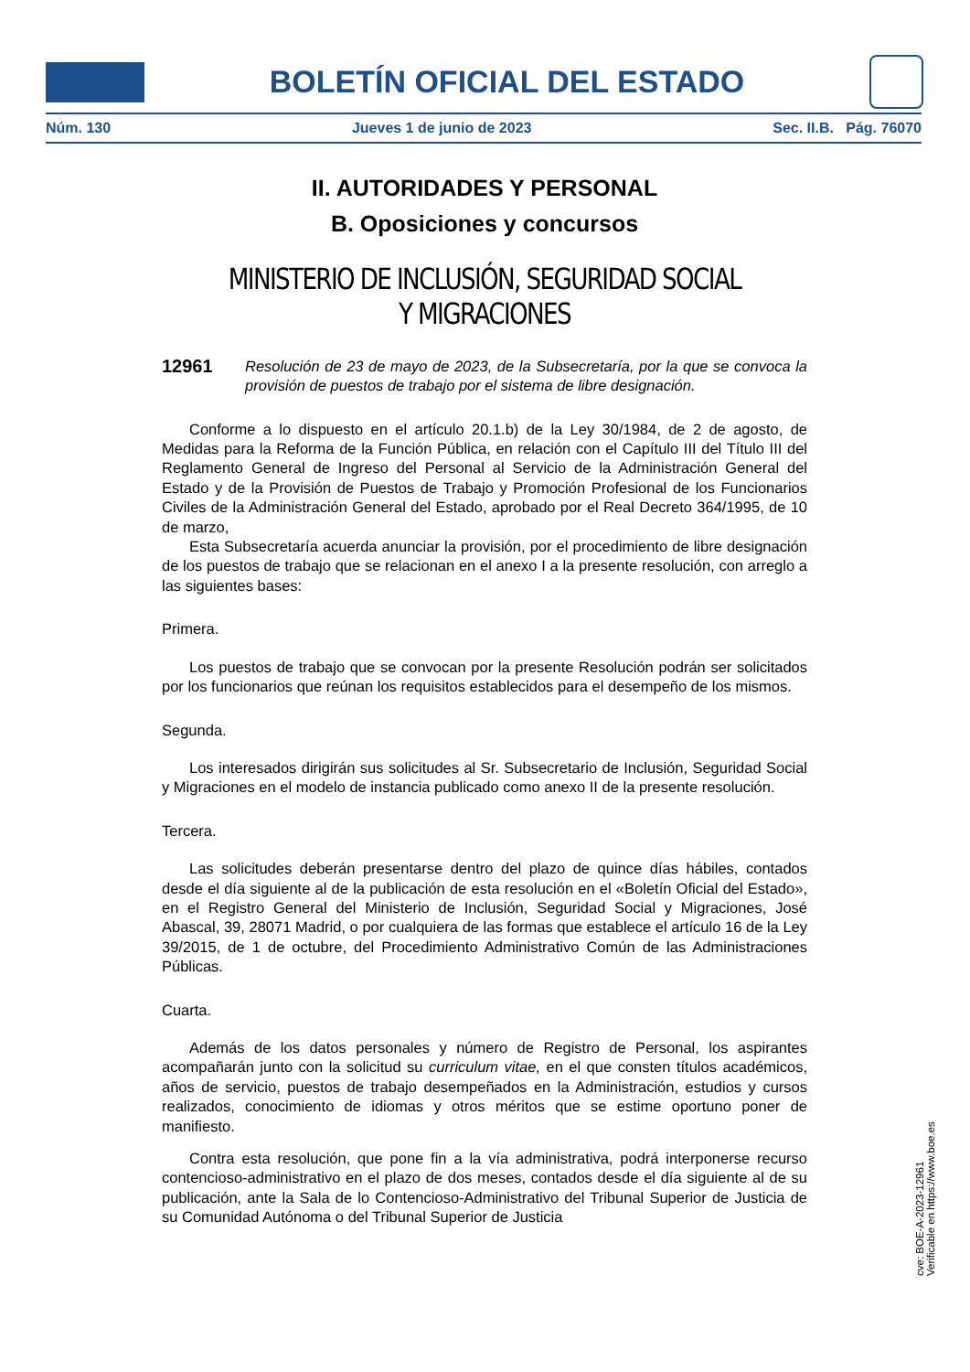BOLETÍN OFICIAL DEL ESTADO
Núm. 130 Jueves 1 de junio de 2023 Sec. II.B. Pág. 76070
II. AUTORIDADES Y PERSONAL
B. Oposiciones y concursos
MINISTERIO DE INCLUSIÓN, SEGURIDAD SOCIAL
Y MIGRACIONES
12961 Resolución de 23 de mayo de 2023, de la Subsecretaría, por la que se convoca la provisión de puestos de trabajo por el sistema de libre designación.
Conforme a lo dispuesto en el artículo 20.1.b) de la Ley 30/1984, de 2 de agosto, de Medidas para la Reforma de la Función Pública, en relación con el Capítulo III del Título III del Reglamento General de Ingreso del Personal al Servicio de la Administración General del Estado y de la Provisión de Puestos de Trabajo y Promoción Profesional de los Funcionarios Civiles de la Administración General del Estado, aprobado por el Real Decreto 364/1995, de 10 de marzo,
Esta Subsecretaría acuerda anunciar la provisión, por el procedimiento de libre designación de los puestos de trabajo que se relacionan en el anexo I a la presente resolución, con arreglo a las siguientes bases:
Primera.
Los puestos de trabajo que se convocan por la presente Resolución podrán ser solicitados por los funcionarios que reúnan los requisitos establecidos para el desempeño de los mismos.
Segunda.
Los interesados dirigirán sus solicitudes al Sr. Subsecretario de Inclusión, Seguridad Social y Migraciones en el modelo de instancia publicado como anexo II de la presente resolución.
Tercera.
Las solicitudes deberán presentarse dentro del plazo de quince días hábiles, contados desde el día siguiente al de la publicación de esta resolución en el «Boletín Oficial del Estado», en el Registro General del Ministerio de Inclusión, Seguridad Social y Migraciones, José Abascal, 39, 28071 Madrid, o por cualquiera de las formas que establece el artículo 16 de la Ley 39/2015, de 1 de octubre, del Procedimiento Administrativo Común de las Administraciones Públicas.
Cuarta.
Además de los datos personales y número de Registro de Personal, los aspirantes acompañarán junto con la solicitud su curriculum vitae, en el que consten títulos académicos, años de servicio, puestos de trabajo desempeñados en la Administración, estudios y cursos realizados, conocimiento de idiomas y otros méritos que se estime oportuno poner de manifiesto.
Contra esta resolución, que pone fin a la vía administrativa, podrá interponerse recurso contencioso-administrativo en el plazo de dos meses, contados desde el día siguiente al de su publicación, ante la Sala de lo Contencioso-Administrativo del Tribunal Superior de Justicia de su Comunidad Autónoma o del Tribunal Superior de Justicia
cve: BOE-A-2023-12961
Verificable en https://www.boe.es